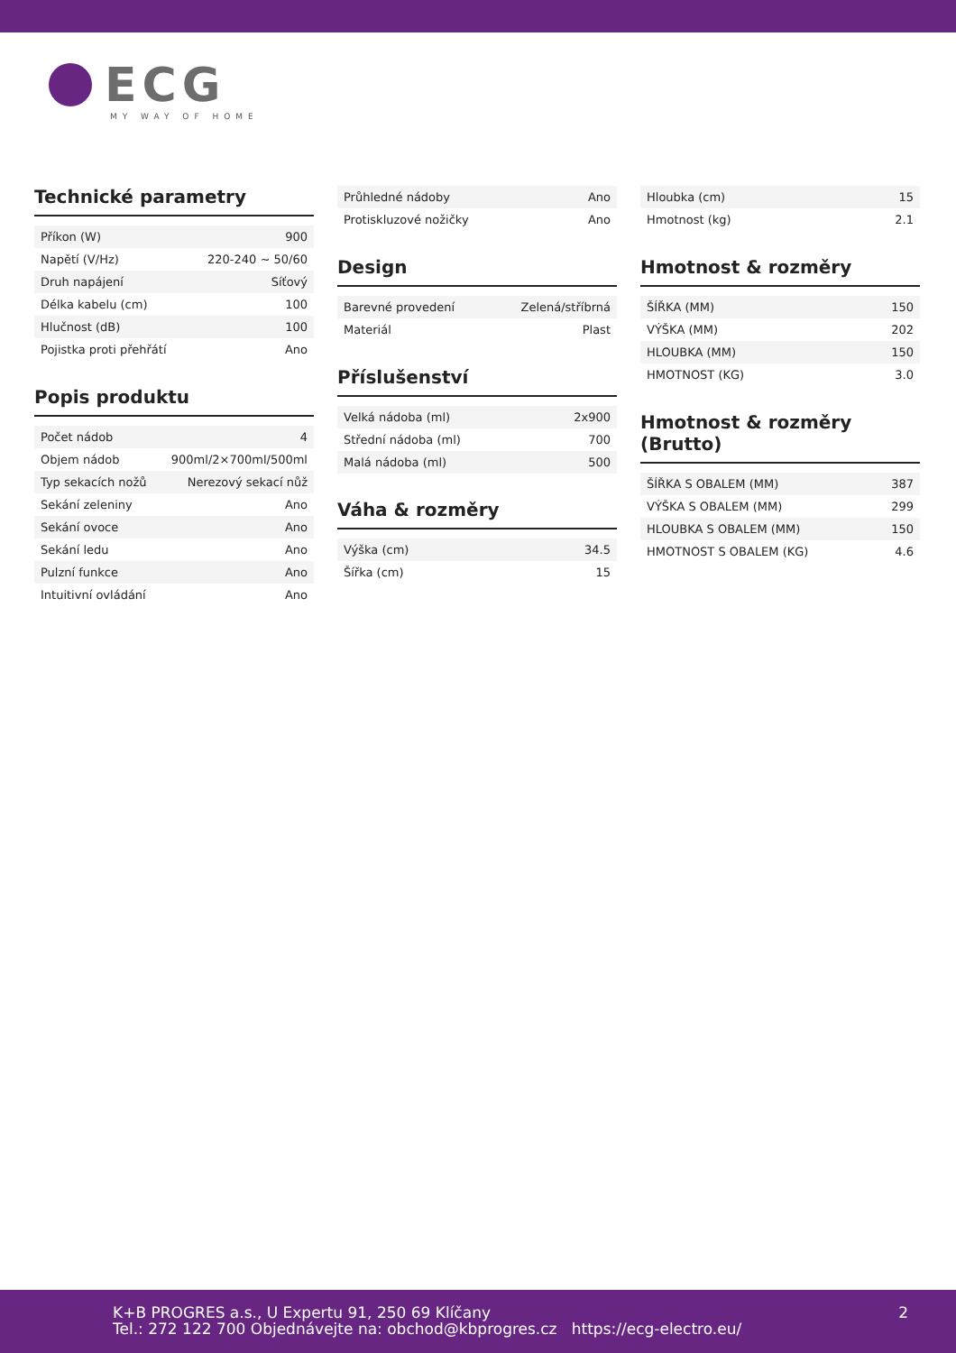ECG
MY WAY OF HOME
Technické parametry
| Příkon (W) | 900 |
| Napětí (V/Hz) | 220-240 ~ 50/60 |
| Druh napájení | Síťový |
| Délka kabelu (cm) | 100 |
| Hlučnost (dB) | 100 |
| Pojistka proti přehřátí | Ano |
Popis produktu
| Počet nádob | 4 |
| Objem nádob | 900ml/2×700ml/500ml |
| Typ sekacích nožů | Nerezový sekací nůž |
| Sekání zeleniny | Ano |
| Sekání ovoce | Ano |
| Sekání ledu | Ano |
| Pulzní funkce | Ano |
| Intuitivní ovládání | Ano |
| Průhledné nádoby | Ano |
| Protiskluzové nožičky | Ano |
Design
| Barevné provedení | Zelená/stříbrná |
| Materiál | Plast |
Příslušenství
| Velká nádoba (ml) | 2x900 |
| Střední nádoba (ml) | 700 |
| Malá nádoba (ml) | 500 |
Váha & rozměry
| Výška (cm) | 34.5 |
| Šířka (cm) | 15 |
| Hloubka (cm) | 15 |
| Hmotnost (kg) | 2.1 |
Hmotnost & rozměry
| ŠÍŘKA (MM) | 150 |
| VÝŠKA (MM) | 202 |
| HLOUBKA (MM) | 150 |
| HMOTNOST (KG) | 3.0 |
Hmotnost & rozměry (Brutto)
| ŠÍŘKA S OBALEM (MM) | 387 |
| VÝŠKA S OBALEM (MM) | 299 |
| HLOUBKA S OBALEM (MM) | 150 |
| HMOTNOST S OBALEM (KG) | 4.6 |
K+B PROGRES a.s., U Expertu 91, 250 69 Klíčany
Tel.: 272 122 700 Objednávejte na: obchod@kbprogres.cz https://ecg-electro.eu/
2